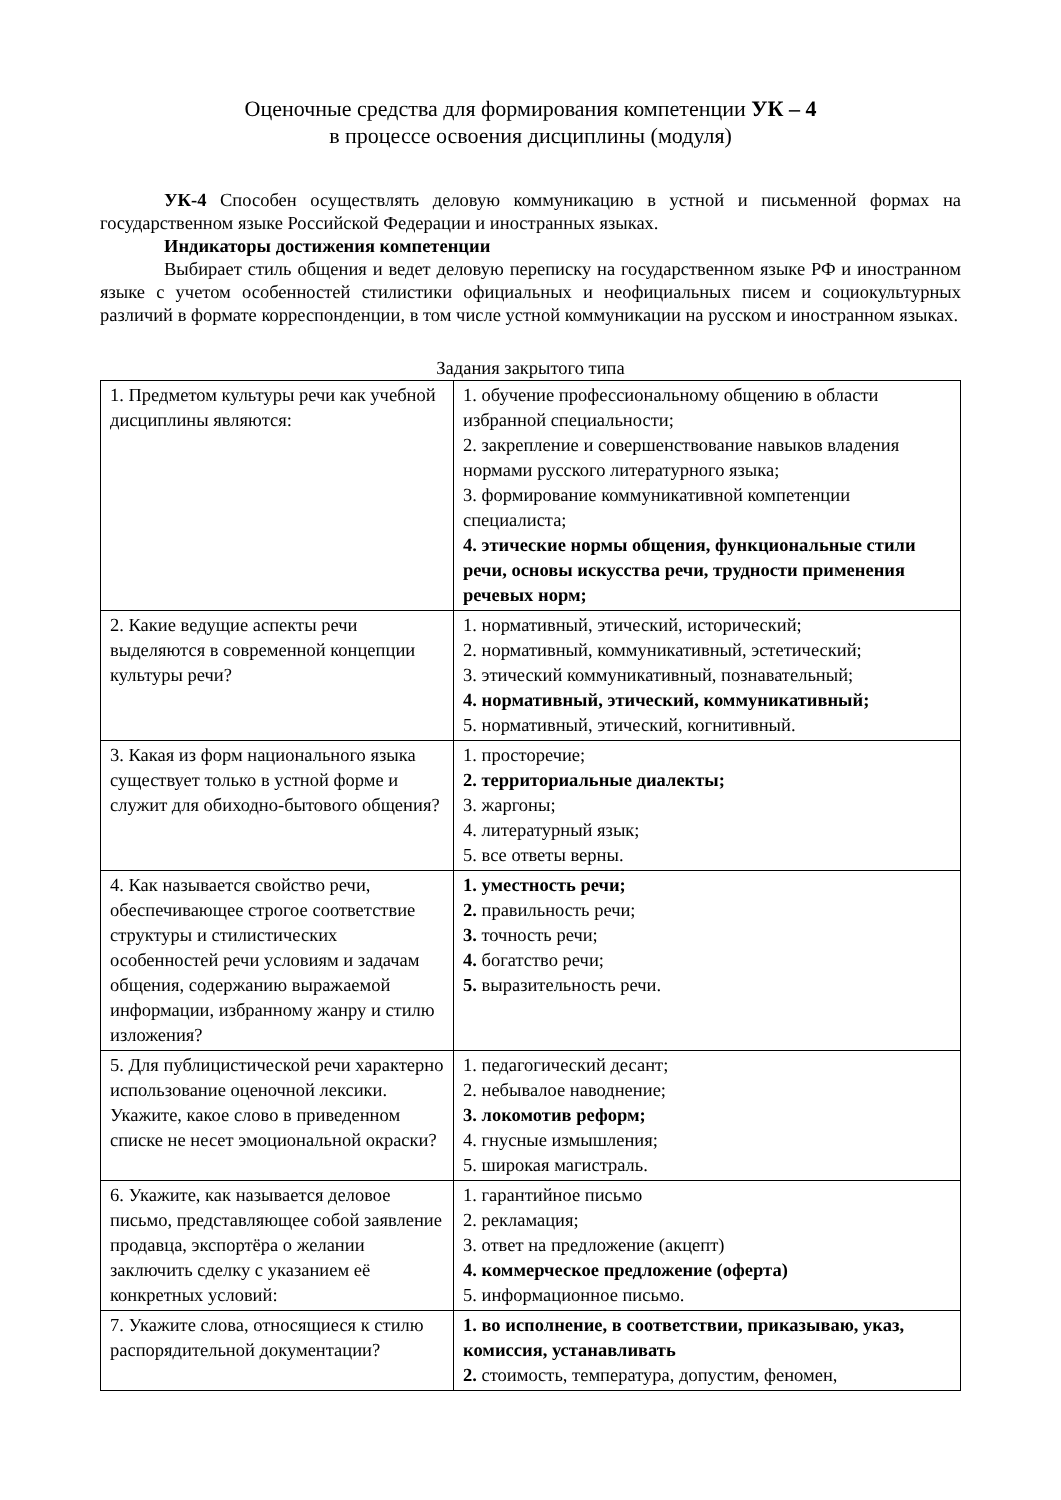Оценочные средства для формирования компетенции УК – 4
в процессе освоения дисциплины (модуля)
УК-4 Способен осуществлять деловую коммуникацию в устной и письменной формах на государственном языке Российской Федерации и иностранных языках.
Индикаторы достижения компетенции
Выбирает стиль общения и ведет деловую переписку на государственном языке РФ и иностранном языке с учетом особенностей стилистики официальных и неофициальных писем и социокультурных различий в формате корреспонденции, в том числе устной коммуникации на русском и иностранном языках.
Задания закрытого типа
| 1. Предметом культуры речи как учебной дисциплины являются: | 1. обучение профессиональному общению в области избранной специальности; 2. закрепление и совершенствование навыков владения нормами русского литературного языка; 3. формирование коммуникативной компетенции специалиста; 4. этические нормы общения, функциональные стили речи, основы искусства речи, трудности применения речевых норм; |
| 2. Какие ведущие аспекты речи выделяются в современной концепции культуры речи? | 1. нормативный, этический, исторический; 2. нормативный, коммуникативный, эстетический; 3. этический коммуникативный, познавательный; 4. нормативный, этический, коммуникативный; 5. нормативный, этический, когнитивный. |
| 3. Какая из форм национального языка существует только в устной форме и служит для обиходно-бытового общения? | 1. просторечие; 2. территориальные диалекты; 3. жаргоны; 4. литературный язык; 5. все ответы верны. |
| 4. Как называется свойство речи, обеспечивающее строгое соответствие структуры и стилистических особенностей речи условиям и задачам общения, содержанию выражаемой информации, избранному жанру и стилю изложения? | 1. уместность речи; 2. правильность речи; 3. точность речи; 4. богатство речи; 5. выразительность речи. |
| 5. Для публицистической речи характерно использование оценочной лексики. Укажите, какое слово в приведенном списке не несет эмоциональной окраски? | 1. педагогический десант; 2. небывалое наводнение; 3. локомотив реформ; 4. гнусные измышления; 5. широкая магистраль. |
| 6. Укажите, как называется деловое письмо, представляющее собой заявление продавца, экспортёра о желании заключить сделку с указанием её конкретных условий: | 1. гарантийное письмо 2. рекламация; 3. ответ на предложение (акцепт) 4. коммерческое предложение (оферта) 5. информационное письмо. |
| 7. Укажите слова, относящиеся к стилю распорядительной документации? | 1. во исполнение, в соответствии, приказываю, указ, комиссия, устанавливать 2. стоимость, температура, допустим, феномен, |